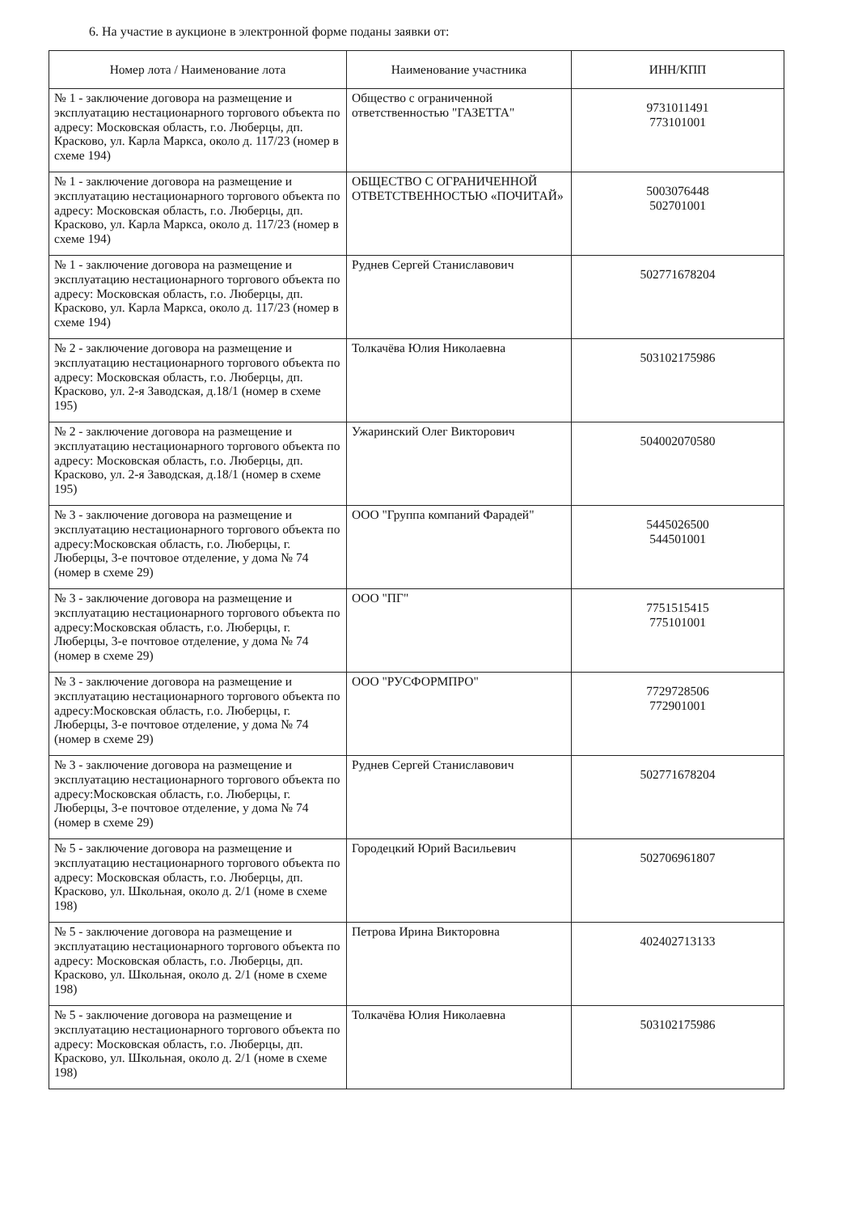6. На участие в аукционе в электронной форме поданы заявки от:
| Номер лота / Наименование лота | Наименование участника | ИНН/КПП |
| --- | --- | --- |
| № 1 - заключение договора на размещение и эксплуатацию нестационарного торгового объекта по адресу: Московская область, г.о. Люберцы, дп. Красково, ул. Карла Маркса, около д. 117/23 (номер в схеме 194) | Общество с ограниченной ответственностью "ГАЗЕТТА" | 9731011491 773101001 |
| № 1 - заключение договора на размещение и эксплуатацию нестационарного торгового объекта по адресу: Московская область, г.о. Люберцы, дп. Красково, ул. Карла Маркса, около д. 117/23 (номер в схеме 194) | ОБЩЕСТВО С ОГРАНИЧЕННОЙ ОТВЕТСТВЕННОСТЬЮ «ПОЧИТАЙ» | 5003076448 502701001 |
| № 1 - заключение договора на размещение и эксплуатацию нестационарного торгового объекта по адресу: Московская область, г.о. Люберцы, дп. Красково, ул. Карла Маркса, около д. 117/23 (номер в схеме 194) | Руднев Сергей Станиславович | 502771678204 |
| № 2 - заключение договора на размещение и эксплуатацию нестационарного торгового объекта по адресу: Московская область, г.о. Люберцы, дп. Красково, ул. 2-я Заводская, д.18/1 (номер в схеме 195) | Толкачёва Юлия Николаевна | 503102175986 |
| № 2 - заключение договора на размещение и эксплуатацию нестационарного торгового объекта по адресу: Московская область, г.о. Люберцы, дп. Красково, ул. 2-я Заводская, д.18/1 (номер в схеме 195) | Ужаринский Олег Викторович | 504002070580 |
| № 3 - заключение договора на размещение и эксплуатацию нестационарного торгового объекта по адресу:Московская область, г.о. Люберцы, г. Люберцы, 3-е почтовое отделение, у дома № 74 (номер в схеме 29) | ООО "Группа компаний Фарадей" | 5445026500 544501001 |
| № 3 - заключение договора на размещение и эксплуатацию нестационарного торгового объекта по адресу:Московская область, г.о. Люберцы, г. Люберцы, 3-е почтовое отделение, у дома № 74 (номер в схеме 29) | ООО "ПГ" | 7751515415 775101001 |
| № 3 - заключение договора на размещение и эксплуатацию нестационарного торгового объекта по адресу:Московская область, г.о. Люберцы, г. Люберцы, 3-е почтовое отделение, у дома № 74 (номер в схеме 29) | ООО "РУСФОРМПРО" | 7729728506 772901001 |
| № 3 - заключение договора на размещение и эксплуатацию нестационарного торгового объекта по адресу:Московская область, г.о. Люберцы, г. Люберцы, 3-е почтовое отделение, у дома № 74 (номер в схеме 29) | Руднев Сергей Станиславович | 502771678204 |
| № 5 - заключение договора на размещение и эксплуатацию нестационарного торгового объекта по адресу: Московская область, г.о. Люберцы, дп. Красково, ул. Школьная, около д. 2/1 (номе в схеме 198) | Городецкий Юрий Васильевич | 502706961807 |
| № 5 - заключение договора на размещение и эксплуатацию нестационарного торгового объекта по адресу: Московская область, г.о. Люберцы, дп. Красково, ул. Школьная, около д. 2/1 (номе в схеме 198) | Петрова Ирина Викторовна | 402402713133 |
| № 5 - заключение договора на размещение и эксплуатацию нестационарного торгового объекта по адресу: Московская область, г.о. Люберцы, дп. Красково, ул. Школьная, около д. 2/1 (номе в схеме 198) | Толкачёва Юлия Николаевна | 503102175986 |